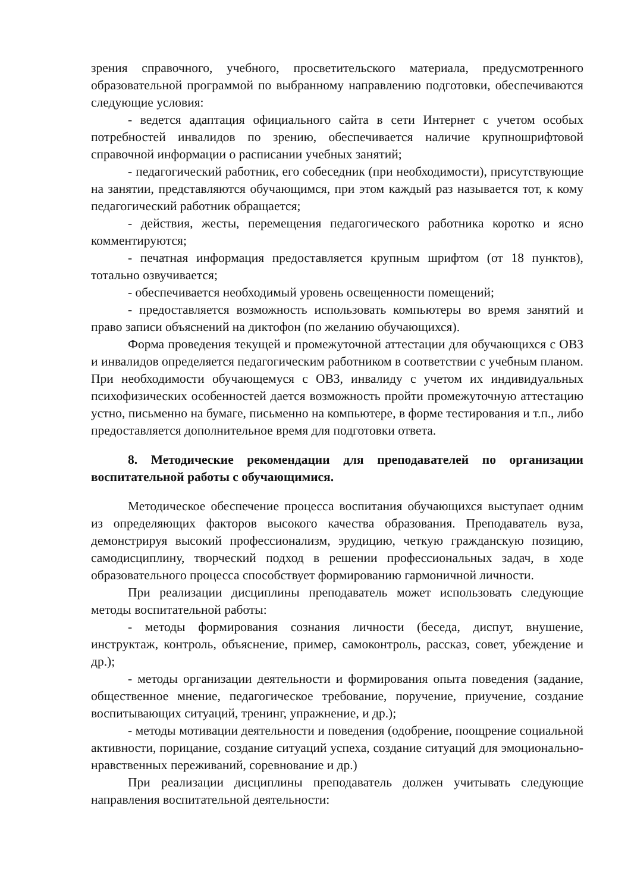зрения справочного, учебного, просветительского материала, предусмотренного образовательной программой по выбранному направлению подготовки, обеспечиваются следующие условия:
- ведется адаптация официального сайта в сети Интернет с учетом особых потребностей инвалидов по зрению, обеспечивается наличие крупношрифтовой справочной информации о расписании учебных занятий;
- педагогический работник, его собеседник (при необходимости), присутствующие на занятии, представляются обучающимся, при этом каждый раз называется тот, к кому педагогический работник обращается;
- действия, жесты, перемещения педагогического работника коротко и ясно комментируются;
- печатная информация предоставляется крупным шрифтом (от 18 пунктов), тотально озвучивается;
- обеспечивается необходимый уровень освещенности помещений;
- предоставляется возможность использовать компьютеры во время занятий и право записи объяснений на диктофон (по желанию обучающихся).
Форма проведения текущей и промежуточной аттестации для обучающихся с ОВЗ и инвалидов определяется педагогическим работником в соответствии с учебным планом. При необходимости обучающемуся с ОВЗ, инвалиду с учетом их индивидуальных психофизических особенностей дается возможность пройти промежуточную аттестацию устно, письменно на бумаге, письменно на компьютере, в форме тестирования и т.п., либо предоставляется дополнительное время для подготовки ответа.
8. Методические рекомендации для преподавателей по организации воспитательной работы с обучающимися.
Методическое обеспечение процесса воспитания обучающихся выступает одним из определяющих факторов высокого качества образования. Преподаватель вуза, демонстрируя высокий профессионализм, эрудицию, четкую гражданскую позицию, самодисциплину, творческий подход в решении профессиональных задач, в ходе образовательного процесса способствует формированию гармоничной личности.
При реализации дисциплины преподаватель может использовать следующие методы воспитательной работы:
- методы формирования сознания личности (беседа, диспут, внушение, инструктаж, контроль, объяснение, пример, самоконтроль, рассказ, совет, убеждение и др.);
- методы организации деятельности и формирования опыта поведения (задание, общественное мнение, педагогическое требование, поручение, приучение, создание воспитывающих ситуаций, тренинг, упражнение, и др.);
- методы мотивации деятельности и поведения (одобрение, поощрение социальной активности, порицание, создание ситуаций успеха, создание ситуаций для эмоционально-нравственных переживаний, соревнование и др.)
При реализации дисциплины преподаватель должен учитывать следующие направления воспитательной деятельности: